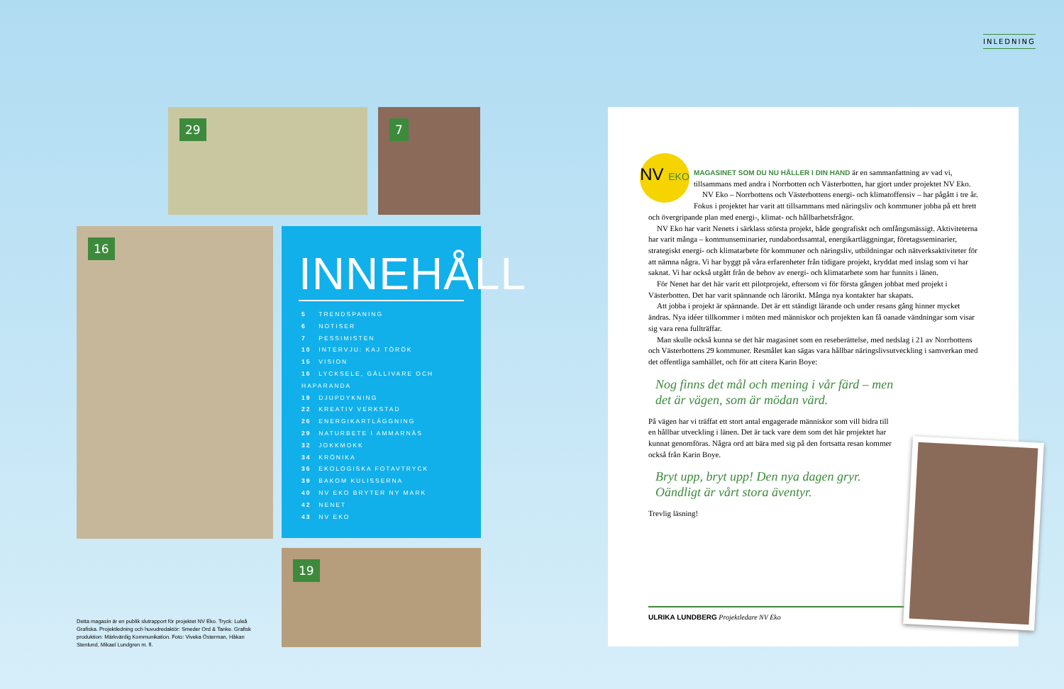INLEDNING
29 7
16
INNEHÅLL
5 TRENDSPANING
6 NOTISER
7 PESSIMISTEN
10 INTERVJU: KAJ TÖRÖK
15 VISION
16 LYCKSELE, GÄLLIVARE OCH HAPARANDA
19 DJUPDYKNING
22 KREATIV VERKSTAD
26 ENERGIKARTLÄGGNING
29 NATURBETE I AMMARNÄS
32 JOKKMOKK
34 KRÖNIKA
36 EKOLOGISKA FOTAVTRYCK
39 BAKOM KULISSERNA
40 NV EKO BRYTER NY MARK
42 NENET
43 NV EKO
19
Detta magasin är en publik slutrapport för projektet NV Eko. Tryck: Luleå Grafiska. Projektledning och huvudredaktör: Smeder Ord & Tanke. Grafisk produktion: Märkvärdig Kommunikation. Foto: Viveka Österman, Håkan Stenlund, Mikael Lundgren m. fl.
NV EKO
MAGASINET SOM DU NU HÅLLER I DIN HAND är en sammanfattning av vad vi, tillsammans med andra i Norrbotten och Västerbotten, har gjort under projektet NV Eko.
NV Eko – Norrbottens och Västerbottens energi- och klimatoffensiv – har pågått i tre år. Fokus i projektet har varit att tillsammans med näringsliv och kommuner jobba på ett brett och övergripande plan med energi-, klimat- och hållbarhetsfrågor.
NV Eko har varit Nenets i särklass största projekt, både geografiskt och omfångsmässigt. Aktiviteterna har varit många – kommunseminarier, rundabordssamtal, energikartläggningar, företagsseminarier, strategiskt energi- och klimatarbete för kommuner och näringsliv, utbildningar och nätverksaktiviteter för att nämna några. Vi har byggt på våra erfarenheter från tidigare projekt, kryddat med inslag som vi har saknat. Vi har också utgått från de behov av energi- och klimatarbete som har funnits i länen.
För Nenet har det här varit ett pilotprojekt, eftersom vi för första gången jobbat med projekt i Västerbotten. Det har varit spännande och lärorikt. Många nya kontakter har skapats.
Att jobba i projekt är spännande. Det är ett ständigt lärande och under resans gång hinner mycket ändras. Nya idéer tillkommer i möten med människor och projekten kan få oanade vändningar som visar sig vara rena fullträffar.
Man skulle också kunna se det här magasinet som en reseberättelse, med nedslag i 21 av Norrbottens och Västerbottens 29 kommuner. Resmålet kan sägas vara hållbar näringslivsutveckling i samverkan med det offentliga samhället, och för att citera Karin Boye:
Nog finns det mål och mening i vår färd – men det är vägen, som är mödan värd.
På vägen har vi träffat ett stort antal engagerade människor som vill bidra till en hållbar utveckling i länen. Det är tack vare dem som det här projektet har kunnat genomföras. Några ord att bära med sig på den fortsatta resan kommer också från Karin Boye.
Bryt upp, bryt upp! Den nya dagen gryr. Oändligt är vårt stora äventyr.
Trevlig läsning!
ULRIKA LUNDBERG Projektledare NV Eko